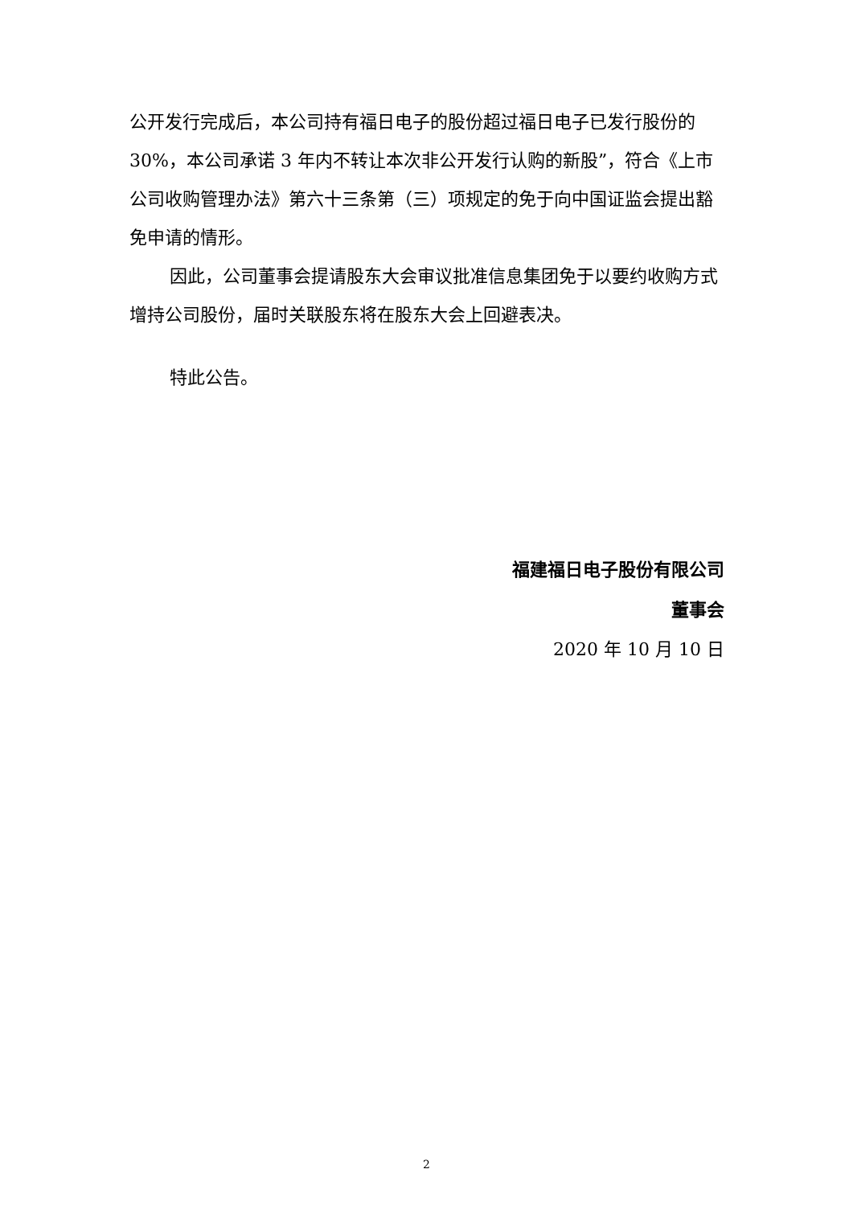公开发行完成后，本公司持有福日电子的股份超过福日电子已发行股份的 30%，本公司承诺 3 年内不转让本次非公开发行认购的新股”，符合《上市公司收购管理办法》第六十三条第（三）项规定的免于向中国证监会提出豁免申请的情形。
因此，公司董事会提请股东大会审议批准信息集团免于以要约收购方式增持公司股份，届时关联股东将在股东大会上回避表决。
特此公告。
福建福日电子股份有限公司
董事会
2020 年 10 月 10 日
2